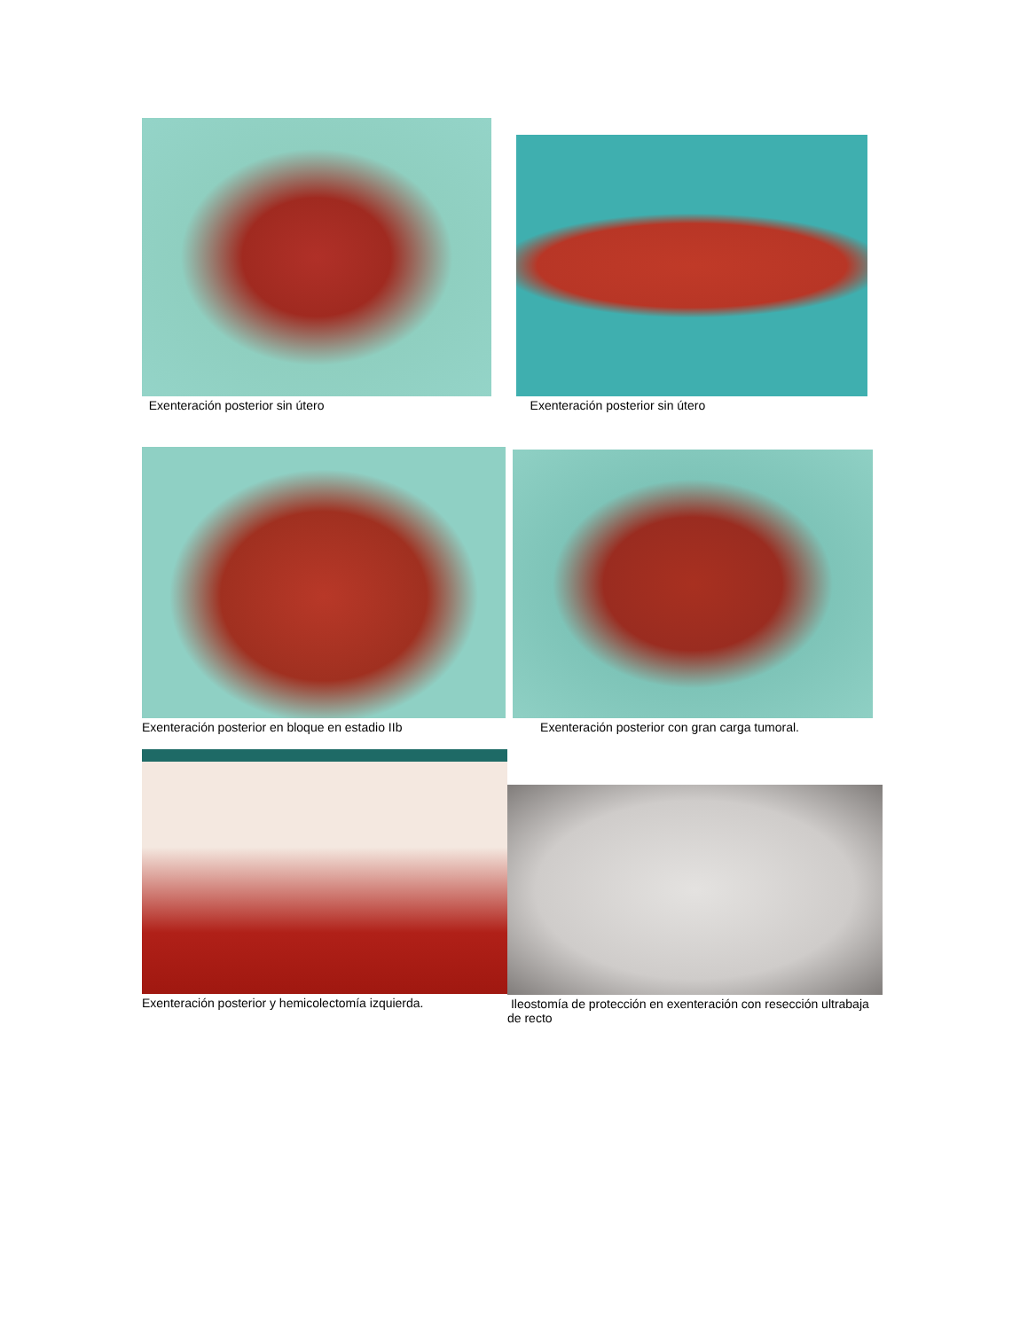Exenteración posterior sin útero
Exenteración posterior sin útero
Exenteración posterior en bloque en estadio IIb Exenteración posterior con gran carga tumoral.
Exenteración posterior y hemicolectomía izquierda.
Ileostomía de protección en exenteración con resección ultrabaja de recto